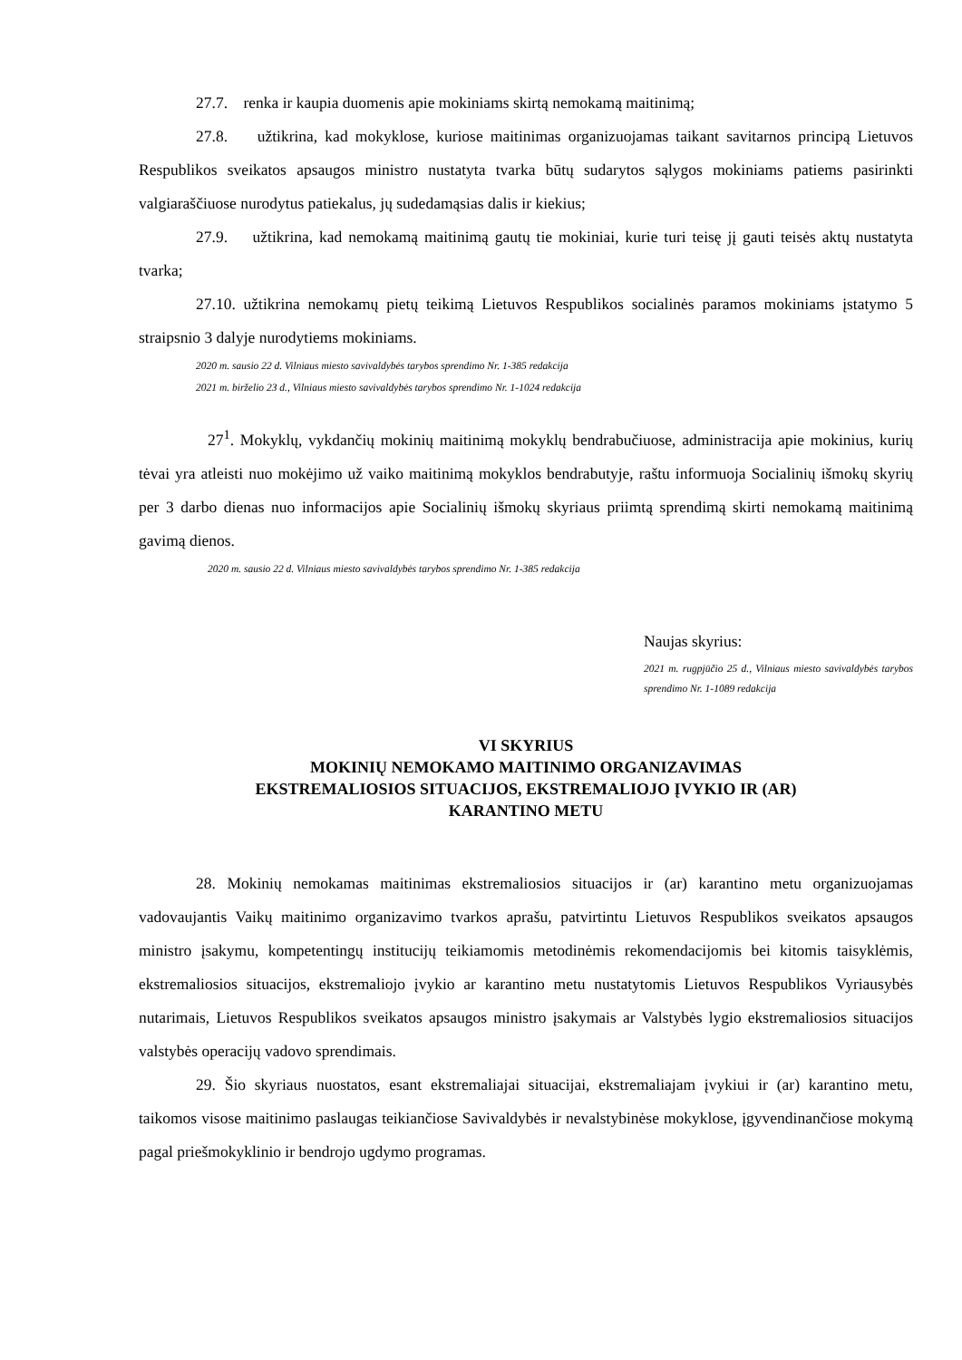27.7. renka ir kaupia duomenis apie mokiniams skirtą nemokamą maitinimą;
27.8. užtikrina, kad mokyklose, kuriose maitinimas organizuojamas taikant savitarnos principą Lietuvos Respublikos sveikatos apsaugos ministro nustatyta tvarka būtų sudarytos sąlygos mokiniams patiems pasirinkti valgiaraščiuose nurodytus patiekalus, jų sudedamąsias dalis ir kiekius;
27.9. užtikrina, kad nemokamą maitinimą gautų tie mokiniai, kurie turi teisę jį gauti teisės aktų nustatyta tvarka;
27.10. užtikrina nemokamų pietų teikimą Lietuvos Respublikos socialinės paramos mokiniams įstatymo 5 straipsnio 3 dalyje nurodytiems mokiniams.
2020 m. sausio 22 d. Vilniaus miesto savivaldybės tarybos sprendimo Nr. 1-385 redakcija
2021 m. birželio 23 d., Vilniaus miesto savivaldybės tarybos sprendimo Nr. 1-1024 redakcija
27<sup>1</sup>. Mokyklų, vykdančių mokinių maitinimą mokyklų bendrabučiuose, administracija apie mokinius, kurių tėvai yra atleisti nuo mokėjimo už vaiko maitinimą mokyklos bendrabutyje, raštu informuoja Socialinių išmokų skyrių per 3 darbo dienas nuo informacijos apie Socialinių išmokų skyriaus priimtą sprendimą skirti nemokamą maitinimą gavimą dienos.
2020 m. sausio 22 d. Vilniaus miesto savivaldybės tarybos sprendimo Nr. 1-385 redakcija
Naujas skyrius:
2021 m. rugpjūčio 25 d., Vilniaus miesto savivaldybės tarybos sprendimo Nr. 1-1089 redakcija
VI SKYRIUS
MOKINIŲ NEMOKAMO MAITINIMO ORGANIZAVIMAS
EKSTREMALIOSIOS SITUACIJOS, EKSTREMALIOJO ĮVYKIO IR (AR)
KARANTINO METU
28. Mokinių nemokamas maitinimas ekstremaliosios situacijos ir (ar) karantino metu organizuojamas vadovaujantis Vaikų maitinimo organizavimo tvarkos aprašu, patvirtintu Lietuvos Respublikos sveikatos apsaugos ministro įsakymu, kompetentingų institucijų teikiamomis metodinėmis rekomendacijomis bei kitomis taisyklėmis, ekstremaliosios situacijos, ekstremaliojo įvykio ar karantino metu nustatytomis Lietuvos Respublikos Vyriausybės nutarimais, Lietuvos Respublikos sveikatos apsaugos ministro įsakymais ar Valstybės lygio ekstremaliosios situacijos valstybės operacijų vadovo sprendimais.
29. Šio skyriaus nuostatos, esant ekstremaliajai situacijai, ekstremaliajam įvykiui ir (ar) karantino metu, taikomos visose maitinimo paslaugas teikiančiose Savivaldybės ir nevalstybinėse mokyklose, įgyvendinančiose mokymą pagal priešmokyklinio ir bendrojo ugdymo programas.